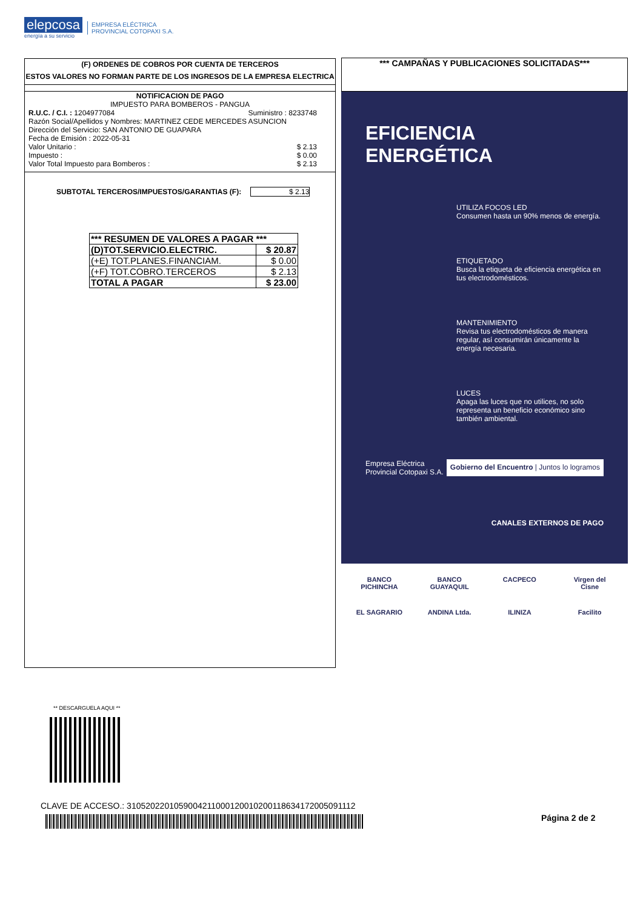elepcosa
energía a su servicio
EMPRESA ELÉCTRICA
PROVINCIAL COTOPAXI S.A.
(F) ORDENES DE COBROS POR CUENTA DE TERCEROS
ESTOS VALORES NO FORMAN PARTE DE LOS INGRESOS DE LA EMPRESA ELECTRICA
NOTIFICACION DE PAGO
IMPUESTO PARA BOMBEROS - PANGUA
R.U.C. / C.I. : 1204977084 Suministro : 8233748
Razón Social/Apellidos y Nombres: MARTINEZ CEDE MERCEDES ASUNCION
Dirección del Servicio: SAN ANTONIO DE GUAPARA
Fecha de Emisión : 2022-05-31
Valor Unitario : $ 2.13
Impuesto : $ 0.00
Valor Total Impuesto para Bomberos : $ 2.13
SUBTOTAL TERCEROS/IMPUESTOS/GARANTIAS (F): $ 2.13
| *** RESUMEN DE VALORES A PAGAR *** | |
| --- | --- |
| (D)TOT.SERVICIO.ELECTRIC. | $ 20.87 |
| (+E) TOT.PLANES.FINANCIAM. | $ 0.00 |
| (+F) TOT.COBRO.TERCEROS | $ 2.13 |
| TOTAL A PAGAR | $ 23.00 |
*** CAMPAÑAS Y PUBLICACIONES SOLICITADAS***
EFICIENCIA
ENERGÉTICA
UTILIZA FOCOS LED
Consumen hasta un 90% menos de energía.
ETIQUETADO
Busca la etiqueta de eficiencia energética en tus electrodomésticos.
MANTENIMIENTO
Revisa tus electrodomésticos de manera regular, así consumirán únicamente la energía necesaria.
LUCES
Apaga las luces que no utilices, no solo representa un beneficio económico sino también ambiental.
Empresa Eléctrica
Provincial Cotopaxi S.A. Gobierno del Encuentro | Juntos lo logramos
CANALES EXTERNOS DE PAGO
BANCO PICHINCHA BANCO GUAYAQUIL CACPECO Virgen del Cisne EL SAGRARIO ANDINA Ltda. ILINIZA Facilito
** DESCARGUELA AQUI **
CLAVE DE ACCESO.: 3105202201059004211000120010200118634172005091112
Página 2 de 2